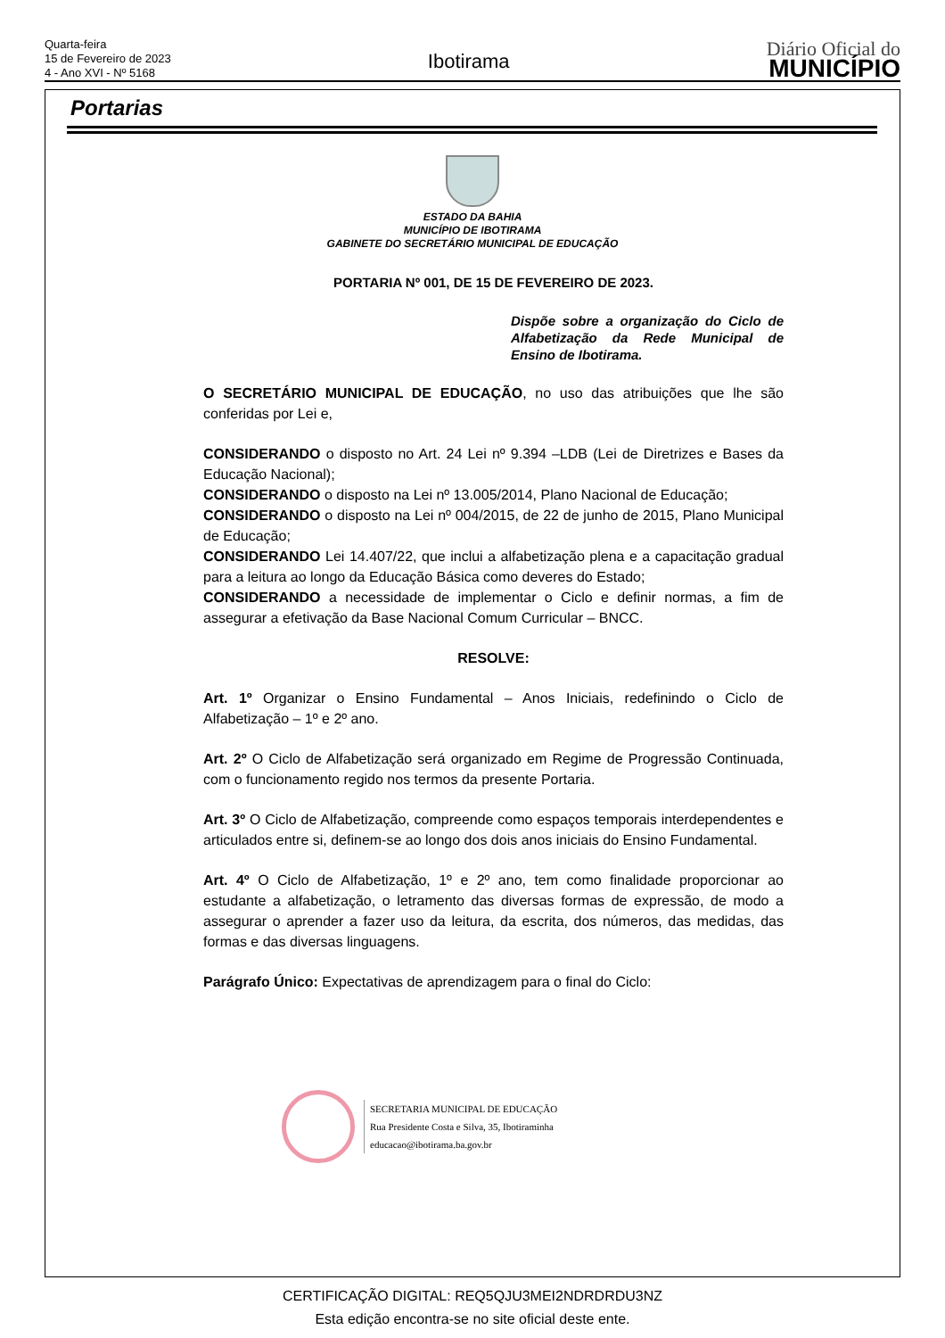Quarta-feira
15 de Fevereiro de 2023
4 - Ano XVI - Nº 5168
Ibotirama
Diário Oficial do
MUNICÍPIO
Portarias
ESTADO DA BAHIA
MUNICÍPIO DE IBOTIRAMA
GABINETE DO SECRETÁRIO MUNICIPAL DE EDUCAÇÃO
PORTARIA Nº 001, DE 15 DE FEVEREIRO DE 2023.
Dispõe sobre a organização do Ciclo de Alfabetização da Rede Municipal de Ensino de Ibotirama.
O SECRETÁRIO MUNICIPAL DE EDUCAÇÃO, no uso das atribuições que lhe são conferidas por Lei e,
CONSIDERANDO o disposto no Art. 24 Lei nº 9.394 –LDB (Lei de Diretrizes e Bases da Educação Nacional);
CONSIDERANDO o disposto na Lei nº 13.005/2014, Plano Nacional de Educação;
CONSIDERANDO o disposto na Lei nº 004/2015, de 22 de junho de 2015, Plano Municipal de Educação;
CONSIDERANDO Lei 14.407/22, que inclui a alfabetização plena e a capacitação gradual para a leitura ao longo da Educação Básica como deveres do Estado;
CONSIDERANDO a necessidade de implementar o Ciclo e definir normas, a fim de assegurar a efetivação da Base Nacional Comum Curricular – BNCC.
RESOLVE:
Art. 1º Organizar o Ensino Fundamental – Anos Iniciais, redefinindo o Ciclo de Alfabetização – 1º e 2º ano.
Art. 2º O Ciclo de Alfabetização será organizado em Regime de Progressão Continuada, com o funcionamento regido nos termos da presente Portaria.
Art. 3º O Ciclo de Alfabetização, compreende como espaços temporais interdependentes e articulados entre si, definem-se ao longo dos dois anos iniciais do Ensino Fundamental.
Art. 4º O Ciclo de Alfabetização, 1º e 2º ano, tem como finalidade proporcionar ao estudante a alfabetização, o letramento das diversas formas de expressão, de modo a assegurar o aprender a fazer uso da leitura, da escrita, dos números, das medidas, das formas e das diversas linguagens.
Parágrafo Único: Expectativas de aprendizagem para o final do Ciclo:
SECRETARIA MUNICIPAL DE EDUCAÇÃO
Rua Presidente Costa e Silva, 35, Ibotiraminha
educacao@ibotirama.ba.gov.br
CERTIFICAÇÃO DIGITAL: REQ5QJU3MEI2NDRDRDU3NZ
Esta edição encontra-se no site oficial deste ente.